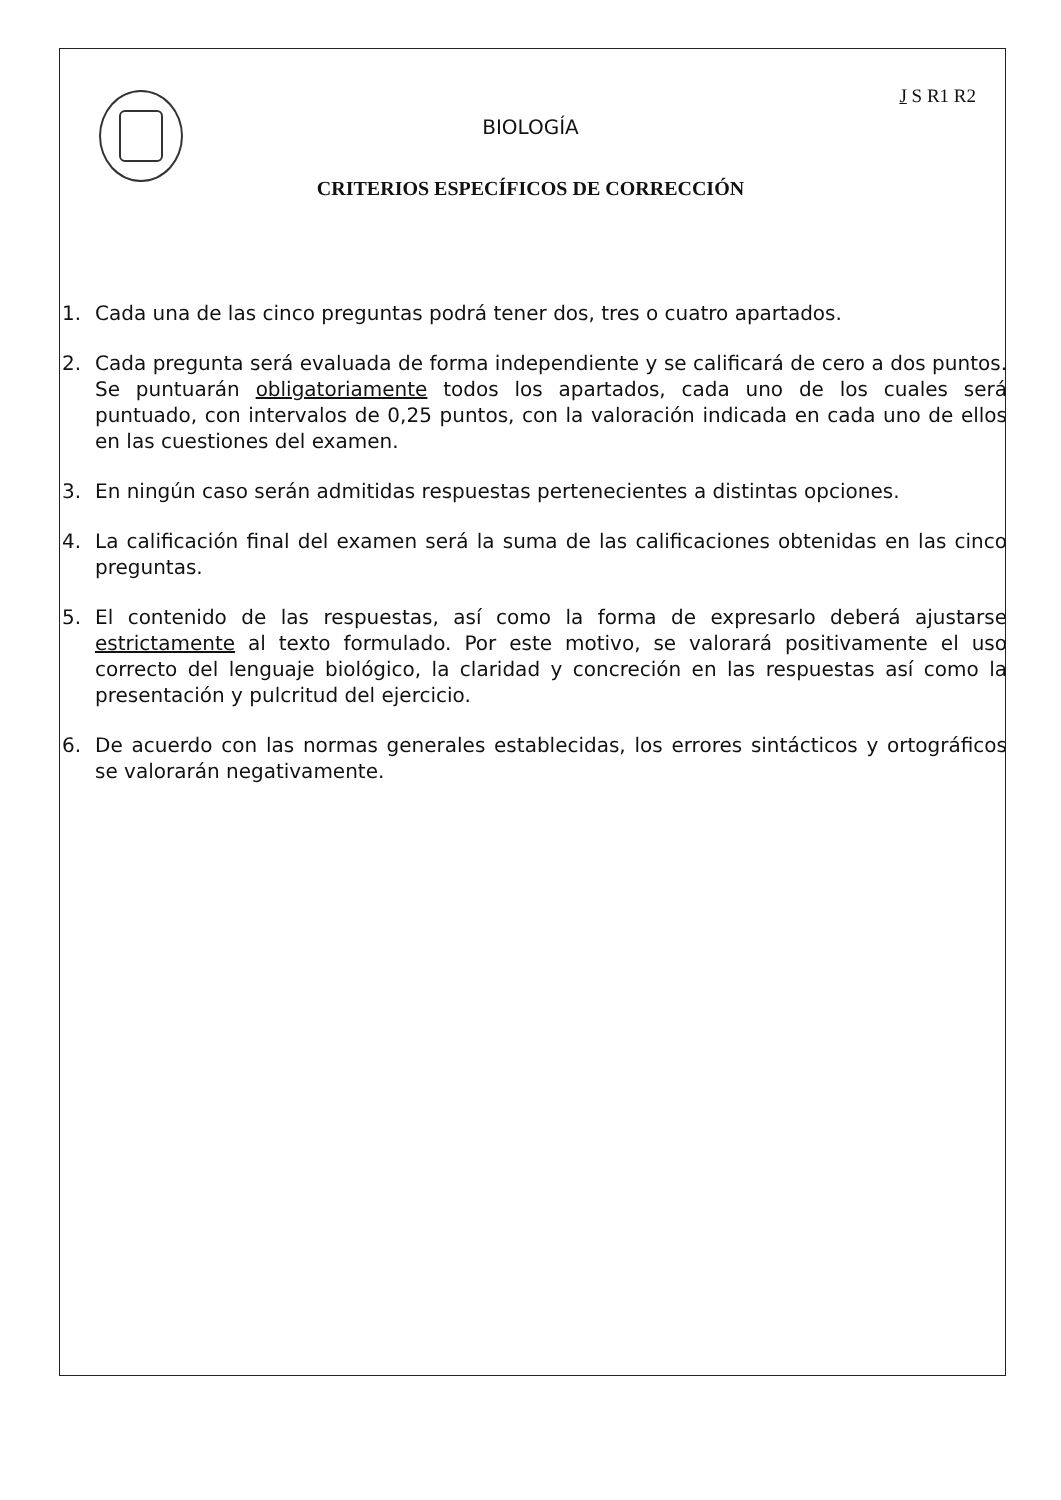J S R1 R2
BIOLOGÍA
CRITERIOS ESPECÍFICOS DE CORRECCIÓN
1. Cada una de las cinco preguntas podrá tener dos, tres o cuatro apartados.
2. Cada pregunta será evaluada de forma independiente y se calificará de cero a dos puntos. Se puntuarán obligatoriamente todos los apartados, cada uno de los cuales será puntuado, con intervalos de 0,25 puntos, con la valoración indicada en cada uno de ellos en las cuestiones del examen.
3. En ningún caso serán admitidas respuestas pertenecientes a distintas opciones.
4. La calificación final del examen será la suma de las calificaciones obtenidas en las cinco preguntas.
5. El contenido de las respuestas, así como la forma de expresarlo deberá ajustarse estrictamente al texto formulado. Por este motivo, se valorará positivamente el uso correcto del lenguaje biológico, la claridad y concreción en las respuestas así como la presentación y pulcritud del ejercicio.
6. De acuerdo con las normas generales establecidas, los errores sintácticos y ortográficos se valorarán negativamente.